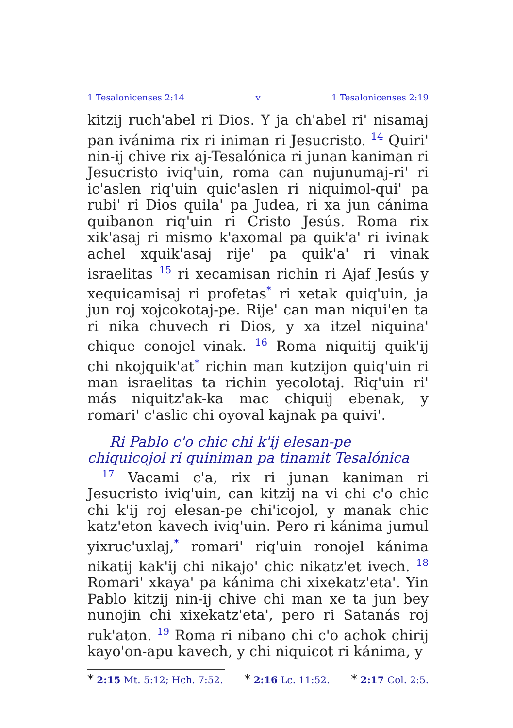1 Tesalonicenses 2:14 v 1 Tesalonicenses 2:19
kitzij ruch'abel ri Dios. Y ja ch'abel ri' nisamaj pan ivánima rix ri iniman ri Jesucristo. <sup>14</sup> Quiri' nin-ij chive rix aj-Tesalónica ri junan kaniman ri Jesucristo iviq'uin, roma can nujunumaj-ri' ri ic'aslen riq'uin quic'aslen ri niquimol-qui' pa rubi' ri Dios quila' pa Judea, ri xa jun cánima quibanon riq'uin ri Cristo Jesús. Roma rix xik'asaj ri mismo k'axomal pa quik'a' ri ivinak achel xquik'asaj rije' pa quik'a' ri vinak israelitas <sup>15</sup> ri xecamisan richin ri Ajaf Jesús y xequicamisaj ri profetas<sup>*</sup> ri xetak quiq'uin, ja jun roj xojcokotaj-pe. Rije' can man niqui'en ta ri nika chuvech ri Dios, y xa itzel niquina' chique conojel vinak. <sup>16</sup> Roma niquitij quik'ij chi nkojquik'at<sup>*</sup> richin man kutzijon quiq'uin ri man israelitas ta richin yecolotaj. Riq'uin ri' más niquitz'ak-ka mac chiquij ebenak, y romari' c'aslic chi oyoval kajnak pa quivi'.
Ri Pablo c'o chic chi k'ij elesan-pe chiquicojol ri quiniman pa tinamit Tesalónica
<sup>17</sup> Vacami c'a, rix ri junan kaniman ri Jesucristo iviq'uin, can kitzij na vi chi c'o chic chi k'ij roj elesan-pe chi'icojol, y manak chic katz'eton kavech iviq'uin. Pero ri kánima jumul yixruc'uxlaj,<sup>*</sup> romari' riq'uin ronojel kánima nikatij kak'ij chi nikajo' chic nikatz'et ivech. <sup>18</sup> Romari' xkaya' pa kánima chi xixekatz'eta'. Yin Pablo kitzij nin-ij chive chi man xe ta jun bey nunojin chi xixekatz'eta', pero ri Satanás roj ruk'aton. <sup>19</sup> Roma ri nibano chi c'o achok chirij kayo'on-apu kavech, y chi niquicot ri kánima, y
* 2:15 Mt. 5:12; Hch. 7:52. * 2:16 Lc. 11:52. * 2:17 Col. 2:5.